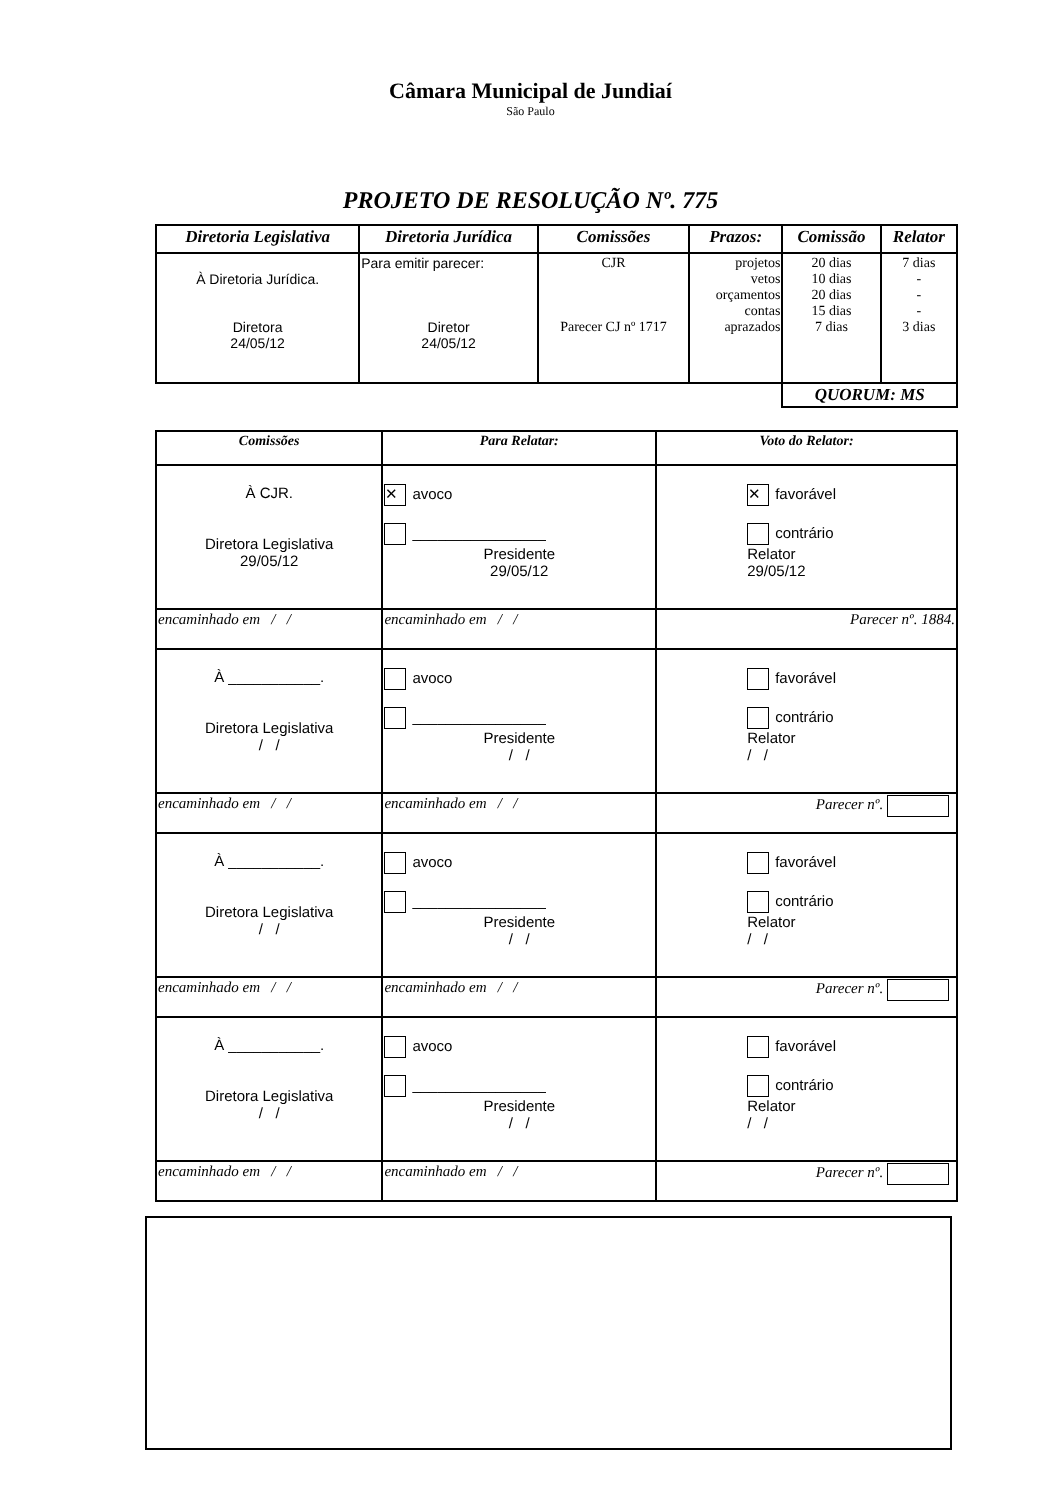Câmara Municipal de Jundiaí
São Paulo
PROJETO DE RESOLUÇÃO Nº. 775
| Diretoria Legislativa | Diretoria Jurídica | Comissões | Prazos: | Comissão | Relator |
| --- | --- | --- | --- | --- | --- |
| À Diretoria Jurídica. Diretora 24/05/12 | Para emitir parecer: Diretor 24/05/12 | CJR Parecer CJ nº 1717 | projetos vetos orçamentos contas aprazados | 20 dias 10 dias 20 dias 15 dias 7 dias | 7 dias - - - 3 dias |
| | | | | QUORUM: MS | |
| Comissões | Para Relatar: | Voto do Relator: |
| --- | --- | --- |
| À CJR. Diretora Legislativa 29/05/12 | ✕ avoco ________________ Presidente 29/05/12 | ✕ favorável contrário Relator 29/05/12 |
| encaminhado em / / | encaminhado em / / | Parecer nº. 1884. |
| À ___________. Diretora Legislativa / / | avoco ________________ Presidente / / | favorável contrário Relator / / |
| encaminhado em / / | encaminhado em / / | Parecer nº. |
| À ___________. Diretora Legislativa / / | avoco ________________ Presidente / / | favorável contrário Relator / / |
| encaminhado em / / | encaminhado em / / | Parecer nº. |
| À ___________. Diretora Legislativa / / | avoco ________________ Presidente / / | favorável contrário Relator / / |
| encaminhado em / / | encaminhado em / / | Parecer nº. |